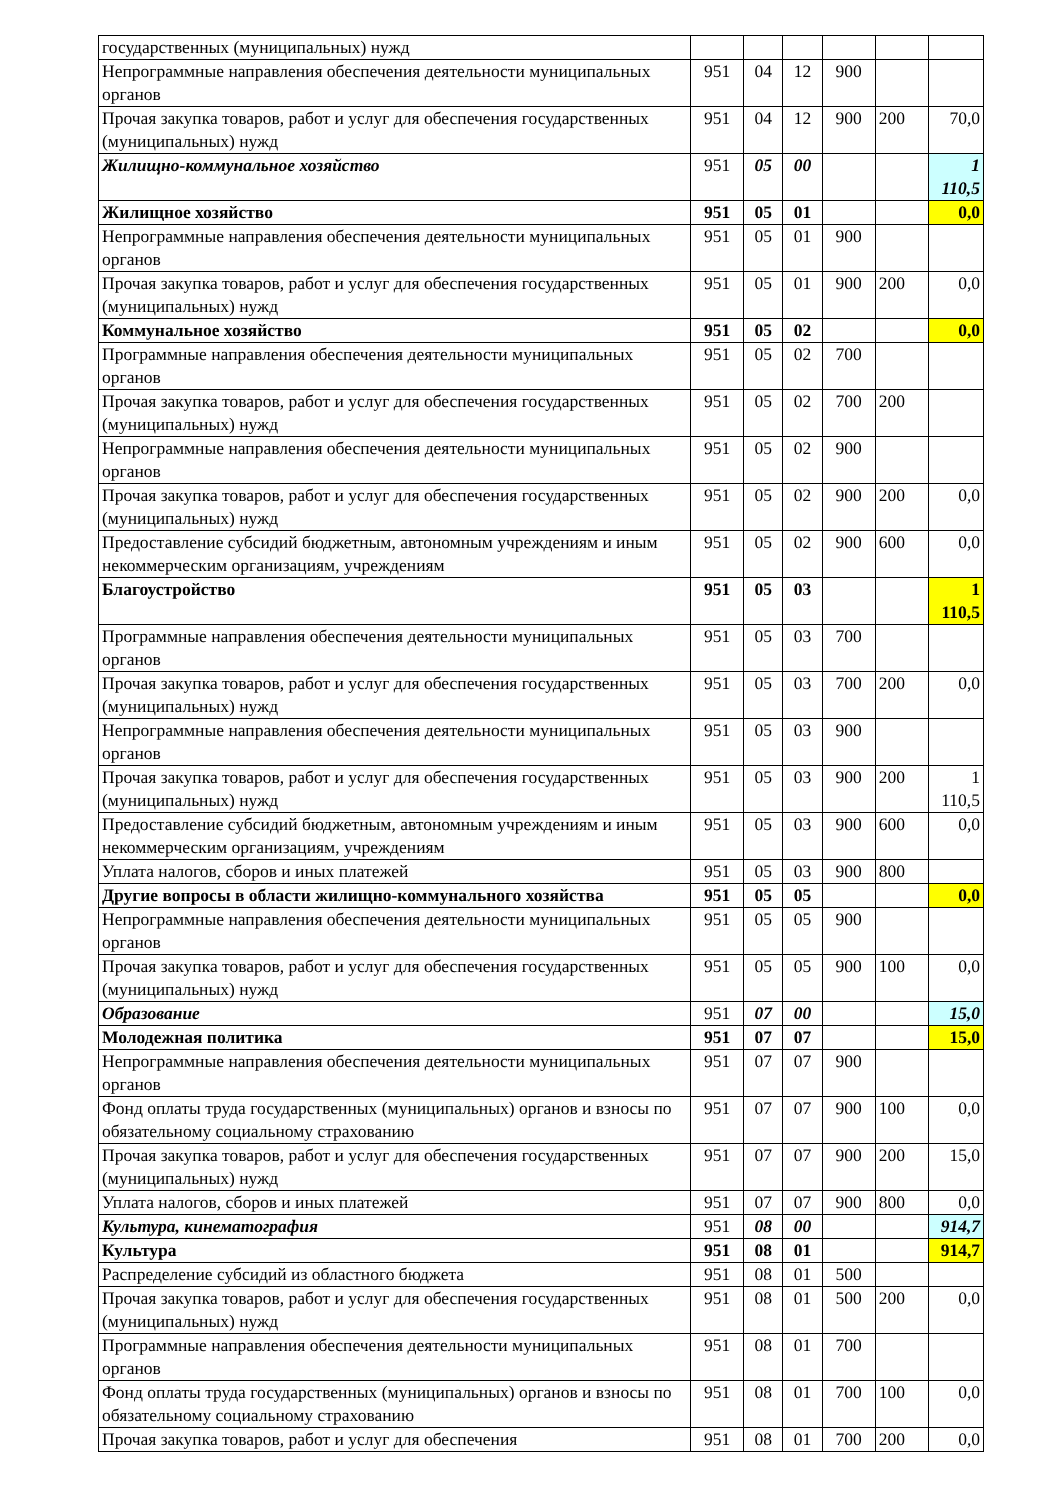| государственных (муниципальных) нужд | | | | | | |
| Непрограммные направления обеспечения деятельности муниципальных органов | 951 | 04 | 12 | 900 | | |
| Прочая закупка товаров, работ и услуг для обеспечения государственных (муниципальных) нужд | 951 | 04 | 12 | 900 | 200 | 70,0 |
| Жилищно-коммунальное хозяйство | 951 | 05 | 00 | | | 1 110,5 |
| Жилищное хозяйство | 951 | 05 | 01 | | | 0,0 |
| Непрограммные направления обеспечения деятельности муниципальных органов | 951 | 05 | 01 | 900 | | |
| Прочая закупка товаров, работ и услуг для обеспечения государственных (муниципальных) нужд | 951 | 05 | 01 | 900 | 200 | 0,0 |
| Коммунальное хозяйство | 951 | 05 | 02 | | | 0,0 |
| Программные направления обеспечения деятельности муниципальных органов | 951 | 05 | 02 | 700 | | |
| Прочая закупка товаров, работ и услуг для обеспечения государственных (муниципальных) нужд | 951 | 05 | 02 | 700 | 200 | |
| Непрограммные направления обеспечения деятельности муниципальных органов | 951 | 05 | 02 | 900 | | |
| Прочая закупка товаров, работ и услуг для обеспечения государственных (муниципальных) нужд | 951 | 05 | 02 | 900 | 200 | 0,0 |
| Предоставление субсидий бюджетным, автономным учреждениям и иным некоммерческим организациям, учреждениям | 951 | 05 | 02 | 900 | 600 | 0,0 |
| Благоустройство | 951 | 05 | 03 | | | 1 110,5 |
| Программные направления обеспечения деятельности муниципальных органов | 951 | 05 | 03 | 700 | | |
| Прочая закупка товаров, работ и услуг для обеспечения государственных (муниципальных) нужд | 951 | 05 | 03 | 700 | 200 | 0,0 |
| Непрограммные направления обеспечения деятельности муниципальных органов | 951 | 05 | 03 | 900 | | |
| Прочая закупка товаров, работ и услуг для обеспечения государственных (муниципальных) нужд | 951 | 05 | 03 | 900 | 200 | 1 110,5 |
| Предоставление субсидий бюджетным, автономным учреждениям и иным некоммерческим организациям, учреждениям | 951 | 05 | 03 | 900 | 600 | 0,0 |
| Уплата налогов, сборов и иных платежей | 951 | 05 | 03 | 900 | 800 | |
| Другие вопросы в области жилищно-коммунального хозяйства | 951 | 05 | 05 | | | 0,0 |
| Непрограммные направления обеспечения деятельности муниципальных органов | 951 | 05 | 05 | 900 | | |
| Прочая закупка товаров, работ и услуг для обеспечения государственных (муниципальных) нужд | 951 | 05 | 05 | 900 | 100 | 0,0 |
| Образование | 951 | 07 | 00 | | | 15,0 |
| Молодежная политика | 951 | 07 | 07 | | | 15,0 |
| Непрограммные направления обеспечения деятельности муниципальных органов | 951 | 07 | 07 | 900 | | |
| Фонд оплаты труда государственных (муниципальных) органов и взносы по обязательному социальному страхованию | 951 | 07 | 07 | 900 | 100 | 0,0 |
| Прочая закупка товаров, работ и услуг для обеспечения государственных (муниципальных) нужд | 951 | 07 | 07 | 900 | 200 | 15,0 |
| Уплата налогов, сборов и иных платежей | 951 | 07 | 07 | 900 | 800 | 0,0 |
| Культура, кинематография | 951 | 08 | 00 | | | 914,7 |
| Культура | 951 | 08 | 01 | | | 914,7 |
| Распределение субсидий из областного бюджета | 951 | 08 | 01 | 500 | | |
| Прочая закупка товаров, работ и услуг для обеспечения государственных (муниципальных) нужд | 951 | 08 | 01 | 500 | 200 | 0,0 |
| Программные направления обеспечения деятельности муниципальных органов | 951 | 08 | 01 | 700 | | |
| Фонд оплаты труда государственных (муниципальных) органов и взносы по обязательному социальному страхованию | 951 | 08 | 01 | 700 | 100 | 0,0 |
| Прочая закупка товаров, работ и услуг для обеспечения | 951 | 08 | 01 | 700 | 200 | 0,0 |